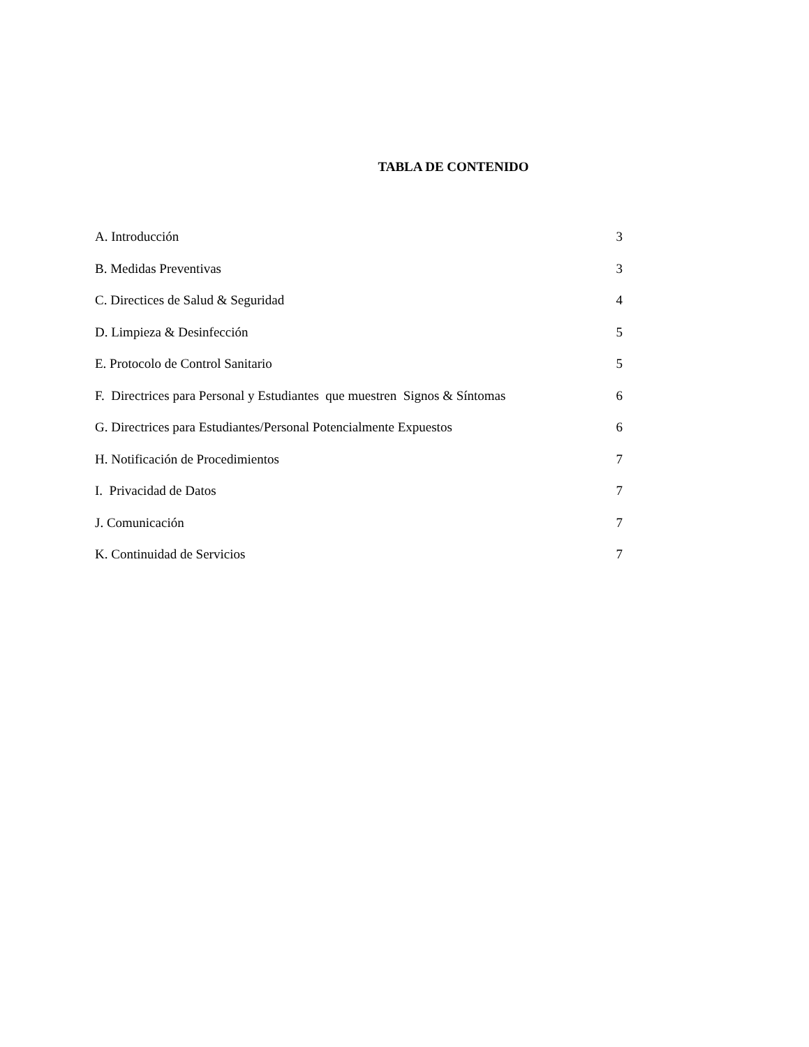TABLA DE CONTENIDO
A. Introducción 3
B. Medidas Preventivas 3
C. Directices de Salud & Seguridad 4
D. Limpieza & Desinfección 5
E. Protocolo de Control Sanitario 5
F. Directrices para Personal y Estudiantes que muestren Signos & Síntomas 6
G. Directrices para Estudiantes/Personal Potencialmente Expuestos 6
H. Notificación de Procedimientos 7
I. Privacidad de Datos 7
J. Comunicación 7
K. Continuidad de Servicios 7